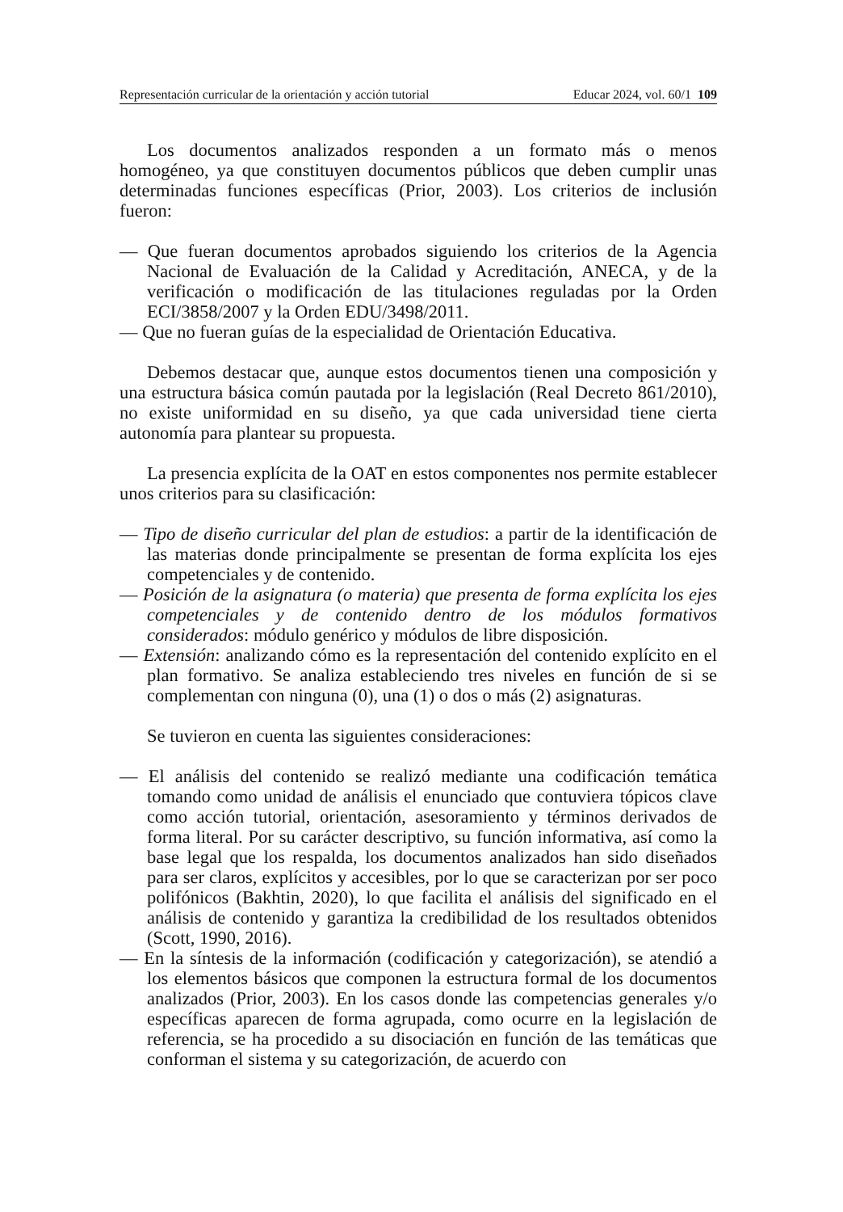Representación curricular de la orientación y acción tutorial Educar 2024, vol. 60/1 109
Los documentos analizados responden a un formato más o menos homogéneo, ya que constituyen documentos públicos que deben cumplir unas determinadas funciones específicas (Prior, 2003). Los criterios de inclusión fueron:
— Que fueran documentos aprobados siguiendo los criterios de la Agencia Nacional de Evaluación de la Calidad y Acreditación, ANECA, y de la verificación o modificación de las titulaciones reguladas por la Orden ECI/3858/2007 y la Orden EDU/3498/2011.
— Que no fueran guías de la especialidad de Orientación Educativa.
Debemos destacar que, aunque estos documentos tienen una composición y una estructura básica común pautada por la legislación (Real Decreto 861/2010), no existe uniformidad en su diseño, ya que cada universidad tiene cierta autonomía para plantear su propuesta.
La presencia explícita de la OAT en estos componentes nos permite establecer unos criterios para su clasificación:
— Tipo de diseño curricular del plan de estudios: a partir de la identificación de las materias donde principalmente se presentan de forma explícita los ejes competenciales y de contenido.
— Posición de la asignatura (o materia) que presenta de forma explícita los ejes competenciales y de contenido dentro de los módulos formativos considerados: módulo genérico y módulos de libre disposición.
— Extensión: analizando cómo es la representación del contenido explícito en el plan formativo. Se analiza estableciendo tres niveles en función de si se complementan con ninguna (0), una (1) o dos o más (2) asignaturas.
Se tuvieron en cuenta las siguientes consideraciones:
— El análisis del contenido se realizó mediante una codificación temática tomando como unidad de análisis el enunciado que contuviera tópicos clave como acción tutorial, orientación, asesoramiento y términos derivados de forma literal. Por su carácter descriptivo, su función informativa, así como la base legal que los respalda, los documentos analizados han sido diseñados para ser claros, explícitos y accesibles, por lo que se caracterizan por ser poco polifónicos (Bakhtin, 2020), lo que facilita el análisis del significado en el análisis de contenido y garantiza la credibilidad de los resultados obtenidos (Scott, 1990, 2016).
— En la síntesis de la información (codificación y categorización), se atendió a los elementos básicos que componen la estructura formal de los documentos analizados (Prior, 2003). En los casos donde las competencias generales y/o específicas aparecen de forma agrupada, como ocurre en la legislación de referencia, se ha procedido a su disociación en función de las temáticas que conforman el sistema y su categorización, de acuerdo con